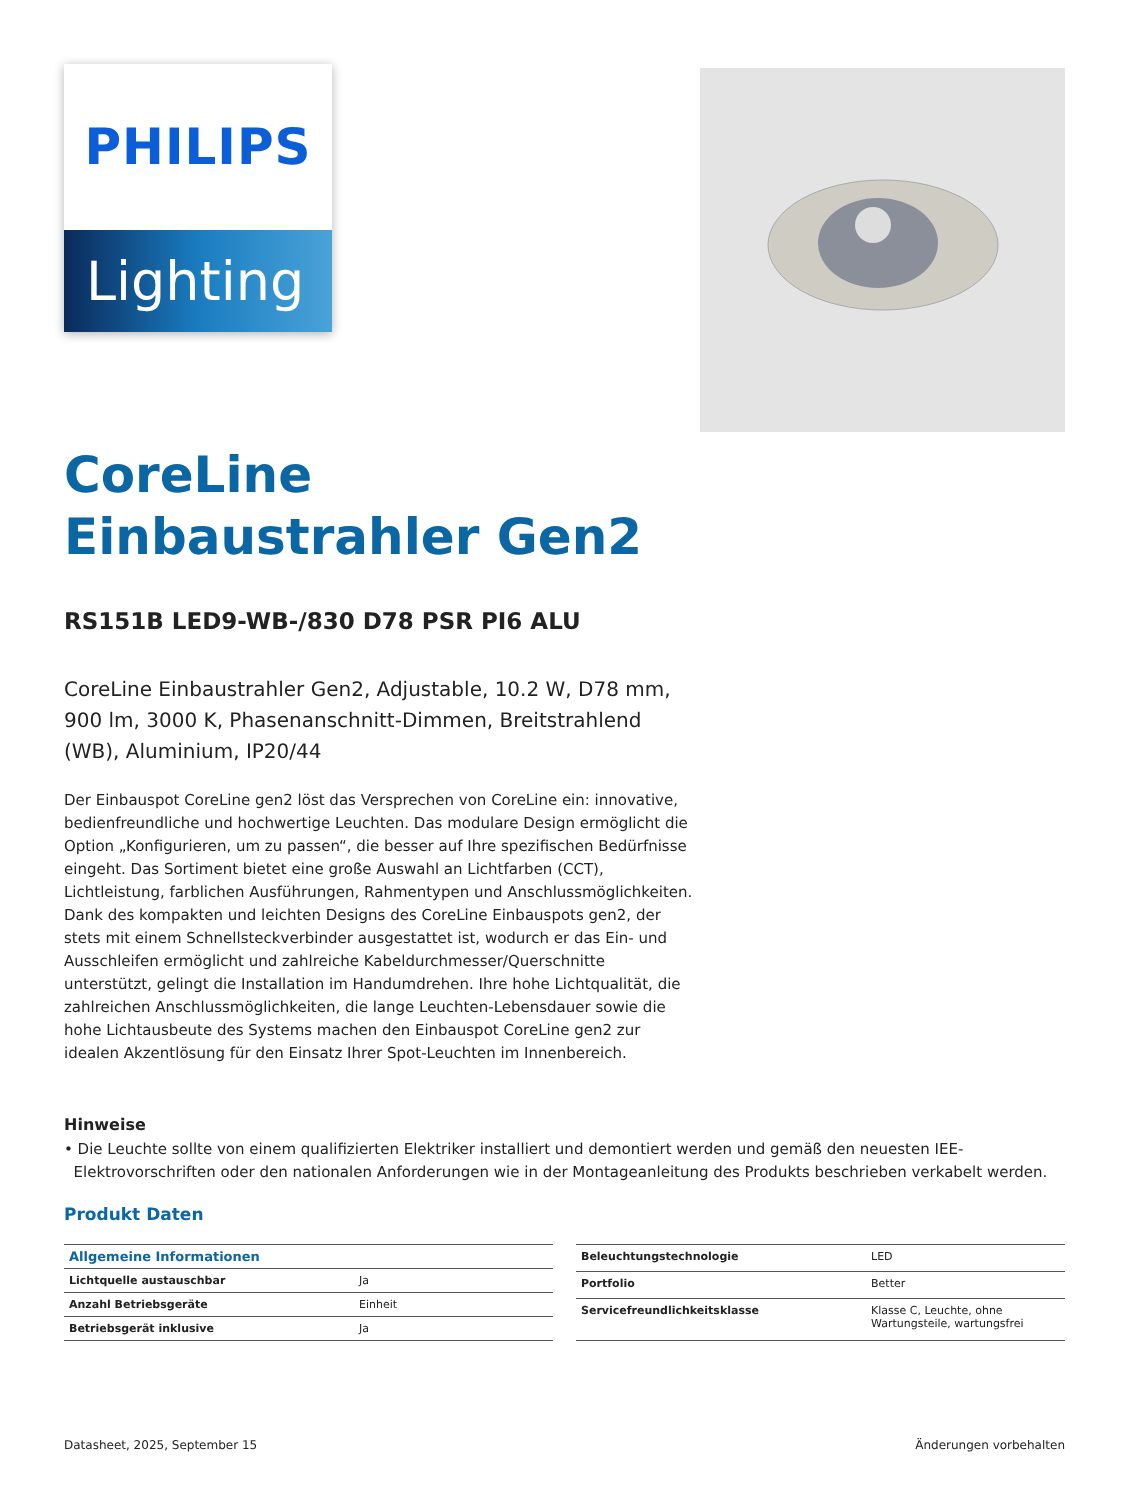PHILIPS
Lighting
CoreLine
Einbaustrahler Gen2
RS151B LED9-WB-/830 D78 PSR PI6 ALU
CoreLine Einbaustrahler Gen2, Adjustable, 10.2 W, D78 mm, 900 lm, 3000 K, Phasenanschnitt-Dimmen, Breitstrahlend (WB), Aluminium, IP20/44
Der Einbauspot CoreLine gen2 löst das Versprechen von CoreLine ein: innovative, bedienfreundliche und hochwertige Leuchten. Das modulare Design ermöglicht die Option „Konfigurieren, um zu passen“, die besser auf Ihre spezifischen Bedürfnisse eingeht. Das Sortiment bietet eine große Auswahl an Lichtfarben (CCT), Lichtleistung, farblichen Ausführungen, Rahmentypen und Anschlussmöglichkeiten. Dank des kompakten und leichten Designs des CoreLine Einbauspots gen2, der stets mit einem Schnellsteckverbinder ausgestattet ist, wodurch er das Ein- und Ausschleifen ermöglicht und zahlreiche Kabeldurchmesser/Querschnitte unterstützt, gelingt die Installation im Handumdrehen. Ihre hohe Lichtqualität, die zahlreichen Anschlussmöglichkeiten, die lange Leuchten-Lebensdauer sowie die hohe Lichtausbeute des Systems machen den Einbauspot CoreLine gen2 zur idealen Akzentlösung für den Einsatz Ihrer Spot-Leuchten im Innenbereich.
Hinweise
• Die Leuchte sollte von einem qualifizierten Elektriker installiert und demontiert werden und gemäß den neuesten IEE-
Elektrovorschriften oder den nationalen Anforderungen wie in der Montageanleitung des Produkts beschrieben verkabelt werden.
Produkt Daten
| Allgemeine Informationen | |
| Lichtquelle austauschbar | Ja |
| Anzahl Betriebsgeräte | Einheit |
| Betriebsgerät inklusive | Ja |
| Beleuchtungstechnologie | LED |
| Portfolio | Better |
| Servicefreundlichkeitsklasse | Klasse C, Leuchte, ohne Wartungsteile, wartungsfrei |
Datasheet, 2025, September 15 Änderungen vorbehalten